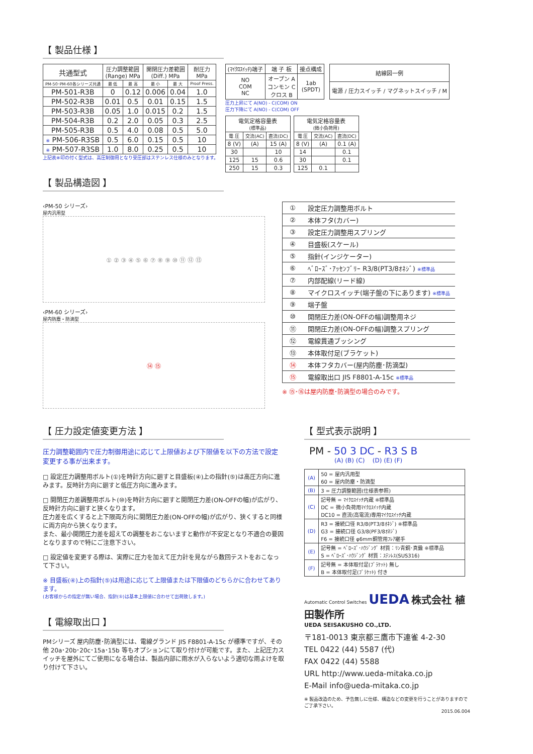【 製品仕様 】
| 共通型式 | 圧力調整範囲 (Range) MPa | | 開閉圧力差範囲 (Diff.) MPa | | 耐圧力 MPa |
| --- | --- | --- | --- | --- | --- |
| PM-50･PM-60各シリーズ共通 | 最 低 | 最 高 | 最 小 | 最 大 | Proof Press. |
| PM-501-R3B | 0 | 0.12 | 0.006 | 0.04 | 1.0 |
| PM-502-R3B | 0.01 | 0.5 | 0.01 | 0.15 | 1.5 |
| PM-503-R3B | 0.05 | 1.0 | 0.015 | 0.2 | 1.5 |
| PM-504-R3B | 0.2 | 2.0 | 0.05 | 0.3 | 2.5 |
| PM-505-R3B | 0.5 | 4.0 | 0.08 | 0.5 | 5.0 |
| ※ PM-506-R3SB | 0.5 | 6.0 | 0.15 | 0.5 | 10 |
| ※ PM-507-R3SB | 1.0 | 8.0 | 0.25 | 0.5 | 10 |
上記表※印の付く型式は、高圧制御用となり受圧部はステンレス仕様のみとなります。
| (ﾏｲｸﾛｽｲｯﾁ)端子 | 端 子 板 | 接点構成 |
| --- | --- | --- |
| NO COM NC | オープン A コンモン C クロス B | 1ab (SPDT) |
| 結線図一例 |
| --- |
| 電源 / 圧力スイッチ / マグネットスイッチ / M |
圧力上昇にて A(NO) - C(COM) ON
圧力下降にて A(NO) - C(COM) OFF
| 電気定格容量表 (標準品) | | |
| --- | --- | --- |
| 電 圧 | 交流(AC) | 直流(DC) |
| 8 (V) | (A) | 15 (A) |
| 30 | | 10 |
| 125 | 15 | 0.6 |
| 250 | 15 | 0.3 |
| 電気定格容量表 (微小負荷用) | | |
| --- | --- | --- |
| 電 圧 | 交流(AC) | 直流(DC) |
| 8 (V) | (A) | 0.1 (A) |
| 14 | | 0.1 |
| 30 | | 0.1 |
| 125 | 0.1 | |
【 製品構造図 】
‹PM-50 シリーズ›
屋内汎用型
① ② ③ ④ ⑤ ⑥ ⑦ ⑧ ⑨ ⑩ ⑪ ⑫ ⑬
‹PM-60 シリーズ›
屋内防塵・防滴型
⑭ ⑮
| ① | 設定圧力調整用ボルト |
| ② | 本体フタ(カバー) |
| ③ | 設定圧力調整用スプリング |
| ④ | 目盛板(スケール) |
| ⑤ | 指針(インジケーター) |
| ⑥ | ﾍﾞﾛｰｽﾞ･ｱｯｾﾝﾌﾞﾘｰ R3/8(PT3/8ｵﾈｼﾞ) ※標準品 |
| ⑦ | 内部配線(リード線) |
| ⑧ | マイクロスイッチ(端子盤の下にあります) ※標準品 |
| ⑨ | 端子盤 |
| ⑩ | 開閉圧力差(ON-OFFの幅)調整用ネジ |
| ⑪ | 開閉圧力差(ON-OFFの幅)調整スプリング |
| ⑫ | 電線貫通ブッシング |
| ⑬ | 本体取付足(ブラケット) |
| ⑭ | 本体フタカバー(屋内防塵･防滴型) |
| ⑮ | 電線取出口 JIS F8801-A-15c ※標準品 |
※ ⑮･⑯は屋内防塵･防滴型の場合のみです。
【 圧力設定値変更方法 】
圧力調整範囲内で圧力制御用途に応じて上限値および下限値を以下の方法で設定変更する事が出来ます。
□ 設定圧力調整用ボルト(①)を時計方向に廻すと目盛板(④)上の指針(⑤)は高圧方向に進みます。反時計方向に廻すと低圧方向に進みます。
□ 開閉圧力差調整用ボルト(⑩)を時計方向に廻すと開閉圧力差(ON-OFFの幅)が広がり、反時計方向に廻すと狭くなります。
圧力差を広くすると上下限両方向に開閉圧力差(ON-OFFの幅)が広がり、狭くすると同様に両方向から狭くなります。
また、最小開閉圧力差を超えての調整をおこないますと動作が不安定となり不適合の要因となりますので特にご注意下さい。
□ 設定値を変更する際は、実際に圧力を加えて圧力計を見ながら数回テストをおこなって下さい。
※ 目盛板(④)上の指針(⑤)は用途に応じて上限値または下限値のどちらかに合わせてあります。
(お客様からの指定が無い場合、指針(⑤)は基本上限値に合わせて出荷致します。)
【 電線取出口 】
PMシリーズ 屋内防塵･防滴型には、電線グランド JIS F8801-A-15c が標準ですが、その他 20a･20b･20c･15a･15b 等もオプションにて取り付けが可能です。また、上記圧力スイッチを屋外にてご使用になる場合は、製品内部に雨水が入らないよう適切な雨よけを取り付けて下さい。
【 型式表示説明 】
PM - 50 3 DC - R3 S B
(A) (B) (C) (D) (E) (F)
| (A) | 50 = 屋内汎用型 60 = 屋内防塵・防滴型 |
| (B) | 3 = 圧力調整範囲(仕様表参照) |
| (C) | 記号無 = ﾏｲｸﾛｽｲｯﾁ内蔵 ※標準品 DC = 微小負荷用ﾏｲｸﾛｽｲｯﾁ内蔵 DC10 = 直流(高電流)専用ﾏｲｸﾛｽｲｯﾁ内蔵 |
| (D) | R3 = 接続口径 R3/8(PT3/8ｵﾈｼﾞ) ※標準品 G3 = 接続口径 G3/8(PF3/8ｵﾈｼﾞ) F6 = 接続口径 φ6mm銅管用ﾌﾚｱ継手 |
| (E) | 記号無 = ﾍﾞﾛｰｽﾞ･ﾊｳｼﾞﾝｸﾞ 材質：ﾘﾝ青銅･真鍮 ※標準品 S = ﾍﾞﾛｰｽﾞ･ﾊｳｼﾞﾝｸﾞ 材質：ｽﾃﾝﾚｽ(SUS316) |
| (F) | 記号無 = 本体取付足(ﾌﾞﾗｹｯﾄ) 無し B = 本体取付足(ﾌﾞﾗｹｯﾄ) 付き |
Automatic Control Switches UEDA 株式会社 植田製作所
UEDA SEISAKUSHO CO.,LTD.
〒181-0013 東京都三鷹市下連雀 4-2-30
TEL 0422 (44) 5587 (代)
FAX 0422 (44) 5588
URL http://www.ueda-mitaka.co.jp
E-Mail info@ueda-mitaka.co.jp
※ 製品改造のため、予告無しに仕様、構造などの変更を行うことがありますのでご了承下さい。
2015.06.004